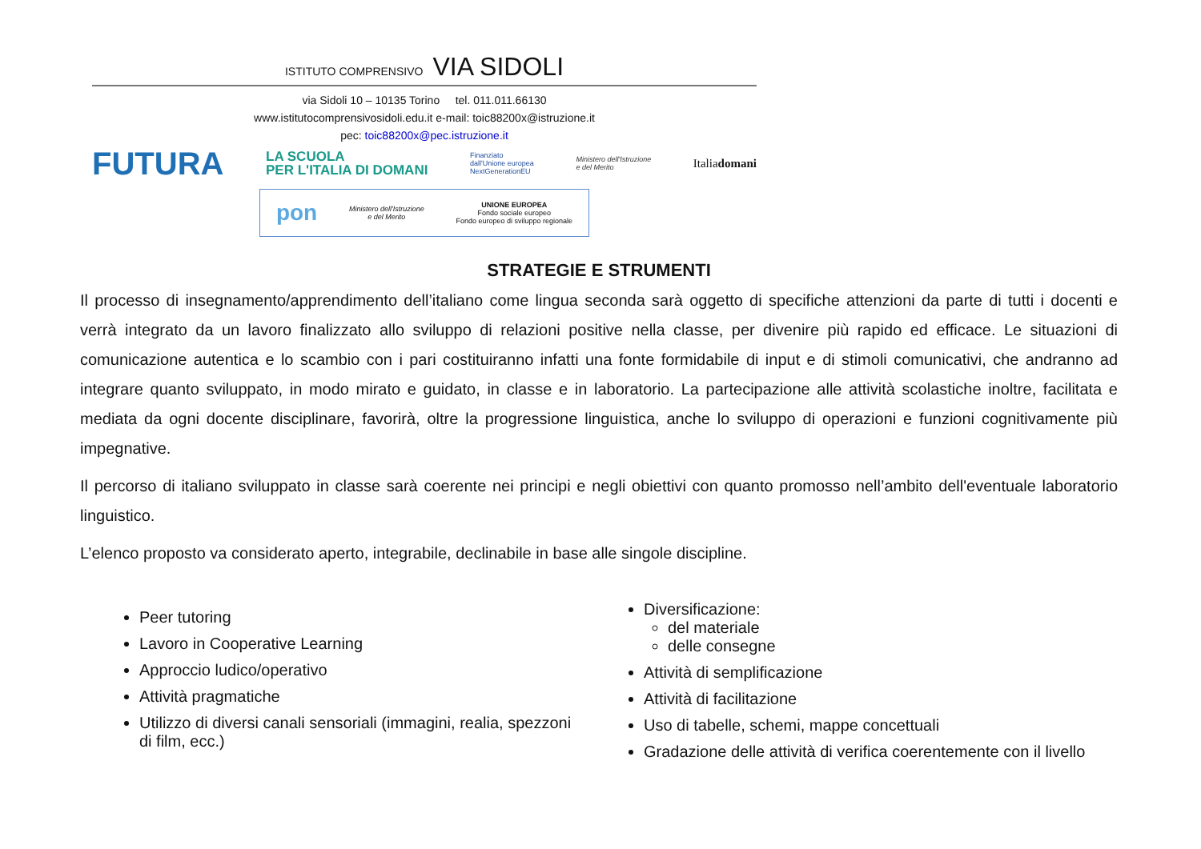ISTITUTO COMPRENSIVO VIA SIDOLI
via Sidoli 10 – 10135 Torino tel. 011.011.66130
www.istitutocomprensivosidoli.edu.it e-mail: toic88200x@istruzione.it
pec: toic88200x@pec.istruzione.it
FUTURA LA SCUOLA
PER L'ITALIA DI DOMANI Finanziato
dall'Unione europea
NextGenerationEU Ministero dell'Istruzione
e del Merito Italiadomani
pon Ministero dell'Istruzione
e del Merito UNIONE EUROPEA
Fondo sociale europeo
Fondo europeo di sviluppo regionale
STRATEGIE E STRUMENTI
Il processo di insegnamento/apprendimento dell’italiano come lingua seconda sarà oggetto di specifiche attenzioni da parte di tutti i docenti e verrà integrato da un lavoro finalizzato allo sviluppo di relazioni positive nella classe, per divenire più rapido ed efficace. Le situazioni di comunicazione autentica e lo scambio con i pari costituiranno infatti una fonte formidabile di input e di stimoli comunicativi, che andranno ad integrare quanto sviluppato, in modo mirato e guidato, in classe e in laboratorio. La partecipazione alle attività scolastiche inoltre, facilitata e mediata da ogni docente disciplinare, favorirà, oltre la progressione linguistica, anche lo sviluppo di operazioni e funzioni cognitivamente più impegnative.
Il percorso di italiano sviluppato in classe sarà coerente nei principi e negli obiettivi con quanto promosso nell’ambito dell'eventuale laboratorio linguistico.
L’elenco proposto va considerato aperto, integrabile, declinabile in base alle singole discipline.
Peer tutoring
Lavoro in Cooperative Learning
Approccio ludico/operativo
Attività pragmatiche
Utilizzo di diversi canali sensoriali (immagini, realia, spezzoni di film, ecc.)
Diversificazione:
del materiale
delle consegne
Attività di semplificazione
Attività di facilitazione
Uso di tabelle, schemi, mappe concettuali
Gradazione delle attività di verifica coerentemente con il livello